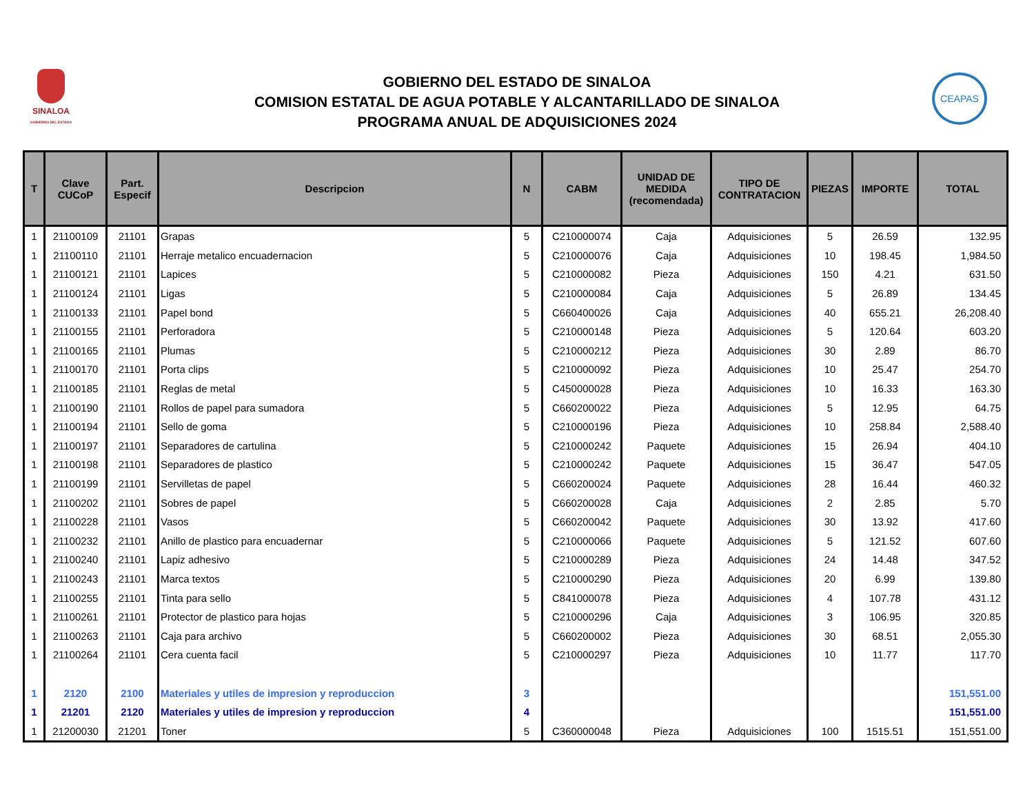SINALOA
GOBIERNO DEL ESTADO
GOBIERNO DEL ESTADO DE SINALOA
COMISION ESTATAL DE AGUA POTABLE Y ALCANTARILLADO DE SINALOA
PROGRAMA ANUAL DE ADQUISICIONES 2024
CEAPAS
| T | Clave CUCoP | Part. Especif | Descripcion | N | CABM | UNIDAD DE MEDIDA (recomendada) | TIPO DE CONTRATACION | PIEZAS | IMPORTE | TOTAL |
| --- | --- | --- | --- | --- | --- | --- | --- | --- | --- | --- |
| 1 | 21100109 | 21101 | Grapas | 5 | C210000074 | Caja | Adquisiciones | 5 | 26.59 | 132.95 |
| 1 | 21100110 | 21101 | Herraje metalico encuadernacion | 5 | C210000076 | Caja | Adquisiciones | 10 | 198.45 | 1,984.50 |
| 1 | 21100121 | 21101 | Lapices | 5 | C210000082 | Pieza | Adquisiciones | 150 | 4.21 | 631.50 |
| 1 | 21100124 | 21101 | Ligas | 5 | C210000084 | Caja | Adquisiciones | 5 | 26.89 | 134.45 |
| 1 | 21100133 | 21101 | Papel bond | 5 | C660400026 | Caja | Adquisiciones | 40 | 655.21 | 26,208.40 |
| 1 | 21100155 | 21101 | Perforadora | 5 | C210000148 | Pieza | Adquisiciones | 5 | 120.64 | 603.20 |
| 1 | 21100165 | 21101 | Plumas | 5 | C210000212 | Pieza | Adquisiciones | 30 | 2.89 | 86.70 |
| 1 | 21100170 | 21101 | Porta clips | 5 | C210000092 | Pieza | Adquisiciones | 10 | 25.47 | 254.70 |
| 1 | 21100185 | 21101 | Reglas de metal | 5 | C450000028 | Pieza | Adquisiciones | 10 | 16.33 | 163.30 |
| 1 | 21100190 | 21101 | Rollos de papel para sumadora | 5 | C660200022 | Pieza | Adquisiciones | 5 | 12.95 | 64.75 |
| 1 | 21100194 | 21101 | Sello de goma | 5 | C210000196 | Pieza | Adquisiciones | 10 | 258.84 | 2,588.40 |
| 1 | 21100197 | 21101 | Separadores de cartulina | 5 | C210000242 | Paquete | Adquisiciones | 15 | 26.94 | 404.10 |
| 1 | 21100198 | 21101 | Separadores de plastico | 5 | C210000242 | Paquete | Adquisiciones | 15 | 36.47 | 547.05 |
| 1 | 21100199 | 21101 | Servilletas de papel | 5 | C660200024 | Paquete | Adquisiciones | 28 | 16.44 | 460.32 |
| 1 | 21100202 | 21101 | Sobres de papel | 5 | C660200028 | Caja | Adquisiciones | 2 | 2.85 | 5.70 |
| 1 | 21100228 | 21101 | Vasos | 5 | C660200042 | Paquete | Adquisiciones | 30 | 13.92 | 417.60 |
| 1 | 21100232 | 21101 | Anillo de plastico para encuadernar | 5 | C210000066 | Paquete | Adquisiciones | 5 | 121.52 | 607.60 |
| 1 | 21100240 | 21101 | Lapiz adhesivo | 5 | C210000289 | Pieza | Adquisiciones | 24 | 14.48 | 347.52 |
| 1 | 21100243 | 21101 | Marca textos | 5 | C210000290 | Pieza | Adquisiciones | 20 | 6.99 | 139.80 |
| 1 | 21100255 | 21101 | Tinta para sello | 5 | C841000078 | Pieza | Adquisiciones | 4 | 107.78 | 431.12 |
| 1 | 21100261 | 21101 | Protector de plastico para hojas | 5 | C210000296 | Caja | Adquisiciones | 3 | 106.95 | 320.85 |
| 1 | 21100263 | 21101 | Caja para archivo | 5 | C660200002 | Pieza | Adquisiciones | 30 | 68.51 | 2,055.30 |
| 1 | 21100264 | 21101 | Cera cuenta facil | 5 | C210000297 | Pieza | Adquisiciones | 10 | 11.77 | 117.70 |
| 1 | 2120 | 2100 | Materiales y utiles de impresion y reproduccion | 3 | | | | | | 151,551.00 |
| 1 | 21201 | 2120 | Materiales y utiles de impresion y reproduccion | 4 | | | | | | 151,551.00 |
| 1 | 21200030 | 21201 | Toner | 5 | C360000048 | Pieza | Adquisiciones | 100 | 1515.51 | 151,551.00 |